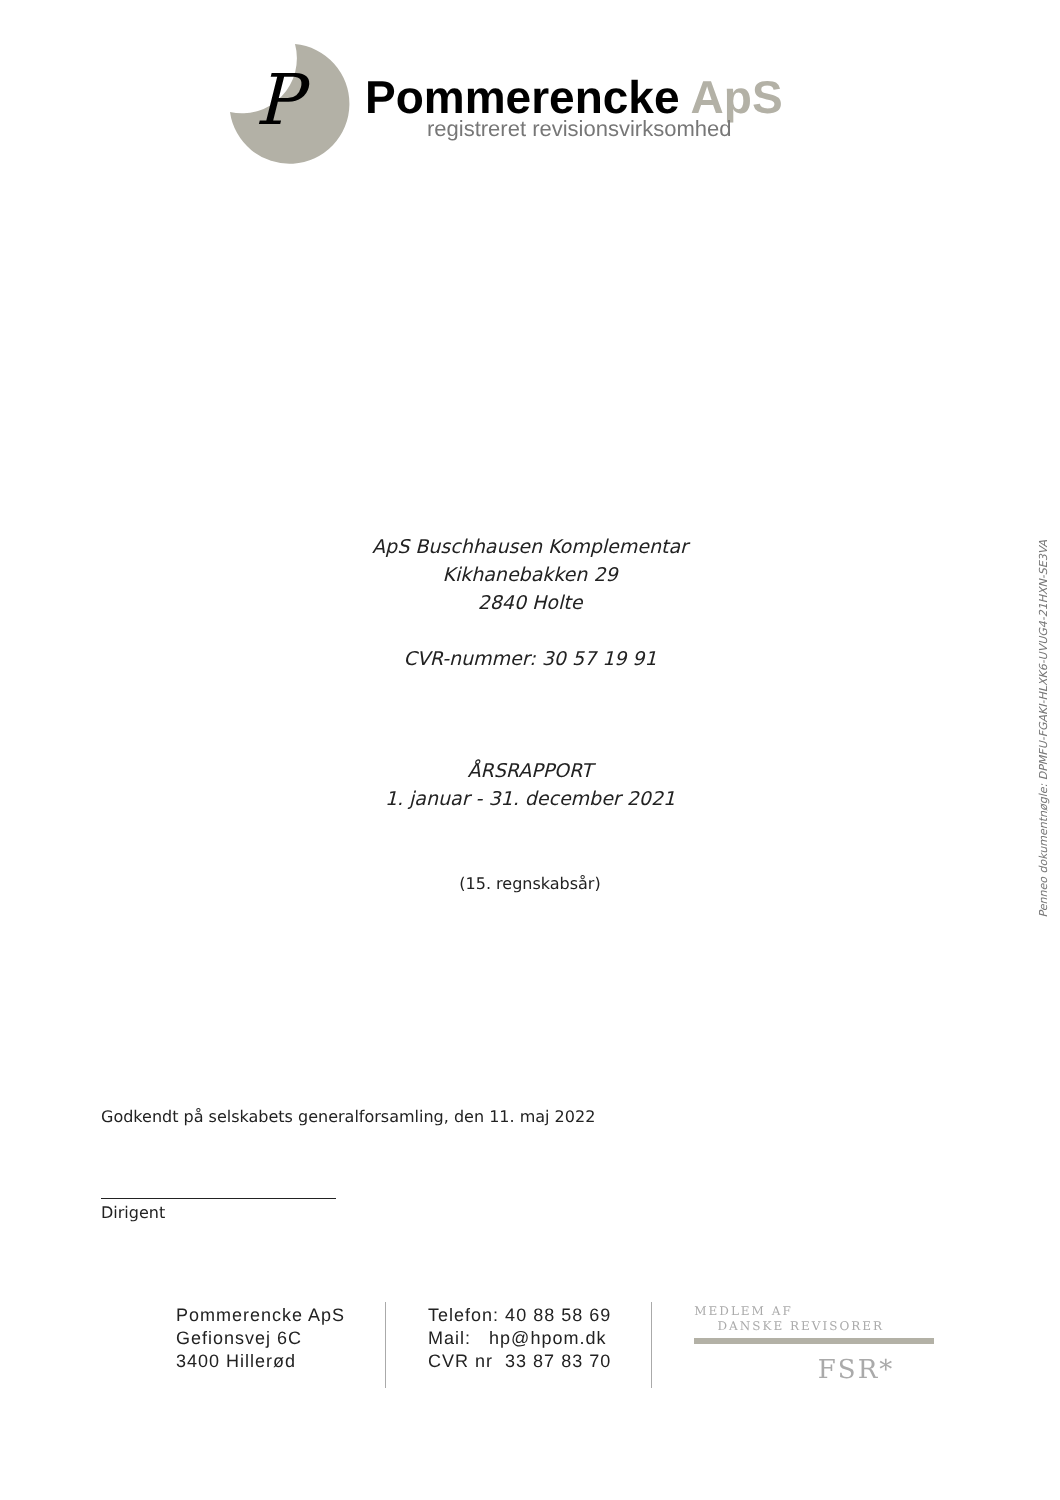P
Pommerencke ApS
registreret revisionsvirksomhed
ApS Buschhausen Komplementar
Kikhanebakken 29
2840 Holte
CVR-nummer: 30 57 19 91
ÅRSRAPPORT
1. januar - 31. december 2021
(15. regnskabsår)
Godkendt på selskabets generalforsamling, den 11. maj 2022
Dirigent
Pommerencke ApS
Gefionsvej 6C
3400 Hillerød
Telefon: 40 88 58 69
Mail: hp@hpom.dk
CVR nr 33 87 83 70
MEDLEM AF
DANSKE REVISORER
FSR*
Penneo dokumentnøgle: DPMFU-FGAKI-HLXK6-UVUG4-21HXN-SE3VA